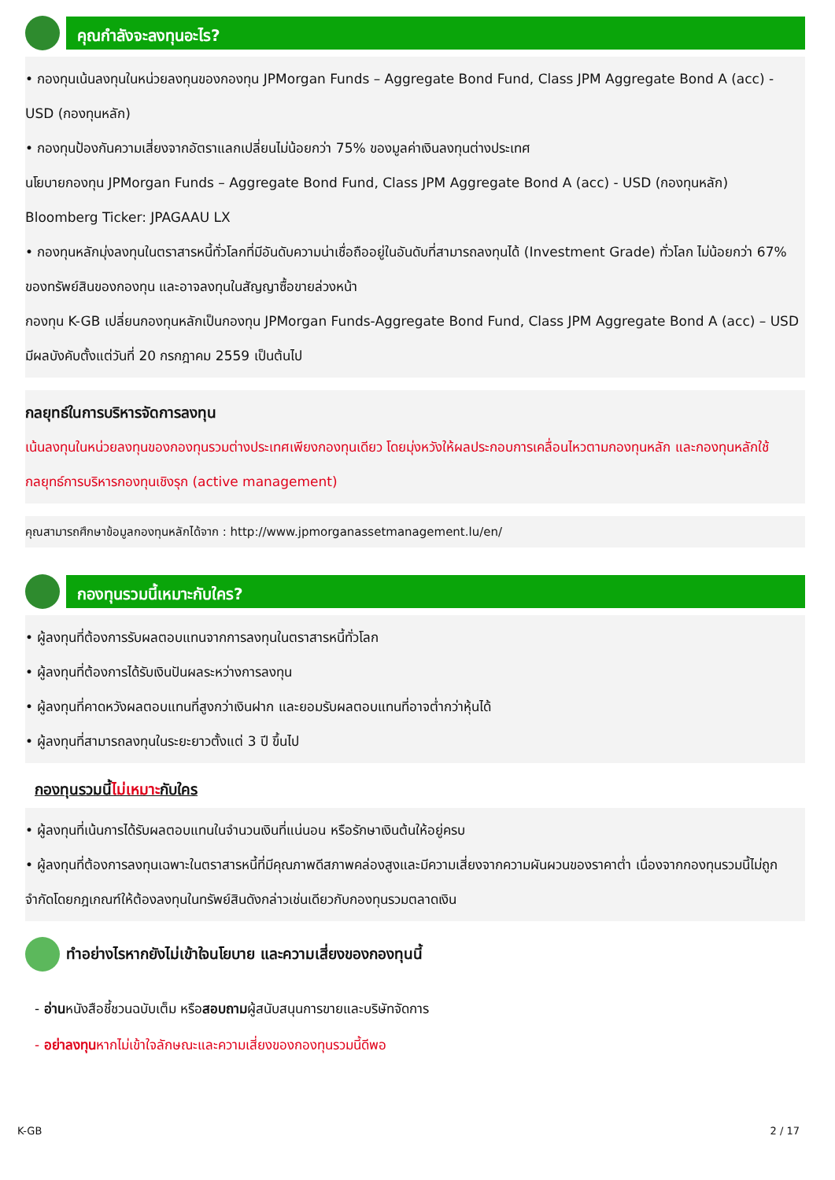คุณกำลังจะลงทุนอะไร?
• กองทุนเน้นลงทุนในหน่วยลงทุนของกองทุน JPMorgan Funds – Aggregate Bond Fund, Class JPM Aggregate Bond A (acc) - USD (กองทุนหลัก)
• กองทุนป้องกันความเสี่ยงจากอัตราแลกเปลี่ยนไม่น้อยกว่า 75% ของมูลค่าเงินลงทุนต่างประเทศ
นโยบายกองทุน JPMorgan Funds – Aggregate Bond Fund, Class JPM Aggregate Bond A (acc) - USD (กองทุนหลัก)
Bloomberg Ticker: JPAGAAU LX
• กองทุนหลักมุ่งลงทุนในตราสารหนี้ทั่วโลกที่มีอันดับความน่าเชื่อถืออยู่ในอันดับที่สามารถลงทุนได้ (Investment Grade) ทั่วโลก ไม่น้อยกว่า 67% ของทรัพย์สินของกองทุน และอาจลงทุนในสัญญาซื้อขายล่วงหน้า
กองทุน K-GB เปลี่ยนกองทุนหลักเป็นกองทุน JPMorgan Funds-Aggregate Bond Fund, Class JPM Aggregate Bond A (acc) – USD มีผลบังคับตั้งแต่วันที่ 20 กรกฎาคม 2559 เป็นต้นไป
กลยุทธ์ในการบริหารจัดการลงทุน
เน้นลงทุนในหน่วยลงทุนของกองทุนรวมต่างประเทศเพียงกองทุนเดียว โดยมุ่งหวังให้ผลประกอบการเคลื่อนไหวตามกองทุนหลัก และกองทุนหลักใช้กลยุทธ์การบริหารกองทุนเชิงรุก (active management)
คุณสามารถศึกษาข้อมูลกองทุนหลักได้จาก : http://www.jpmorganassetmanagement.lu/en/
กองทุนรวมนี้เหมาะกับใคร?
• ผู้ลงทุนที่ต้องการรับผลตอบแทนจากการลงทุนในตราสารหนี้ทั่วโลก
• ผู้ลงทุนที่ต้องการได้รับเงินปันผลระหว่างการลงทุน
• ผู้ลงทุนที่คาดหวังผลตอบแทนที่สูงกว่าเงินฝาก และยอมรับผลตอบแทนที่อาจต่ำกว่าหุ้นได้
• ผู้ลงทุนที่สามารถลงทุนในระยะยาวตั้งแต่ 3 ปี ขึ้นไป
กองทุนรวมนี้ไม่เหมาะกับใคร
• ผู้ลงทุนที่เน้นการได้รับผลตอบแทนในจำนวนเงินที่แน่นอน หรือรักษาเงินต้นให้อยู่ครบ
• ผู้ลงทุนที่ต้องการลงทุนเฉพาะในตราสารหนี้ที่มีคุณภาพดีสภาพคล่องสูงและมีความเสี่ยงจากความผันผวนของราคาต่ำ เนื่องจากกองทุนรวมนี้ไม่ถูกจำกัดโดยกฎเกณฑ์ให้ต้องลงทุนในทรัพย์สินดังกล่าวเช่นเดียวกับกองทุนรวมตลาดเงิน
ทำอย่างไรหากยังไม่เข้าใจนโยบาย และความเสี่ยงของกองทุนนี้
- อ่านหนังสือชี้ชวนฉบับเต็ม หรือสอบถามผู้สนับสนุนการขายและบริษัทจัดการ
- อย่าลงทุนหากไม่เข้าใจลักษณะและความเสี่ยงของกองทุนรวมนี้ดีพอ
K-GB 2 / 17